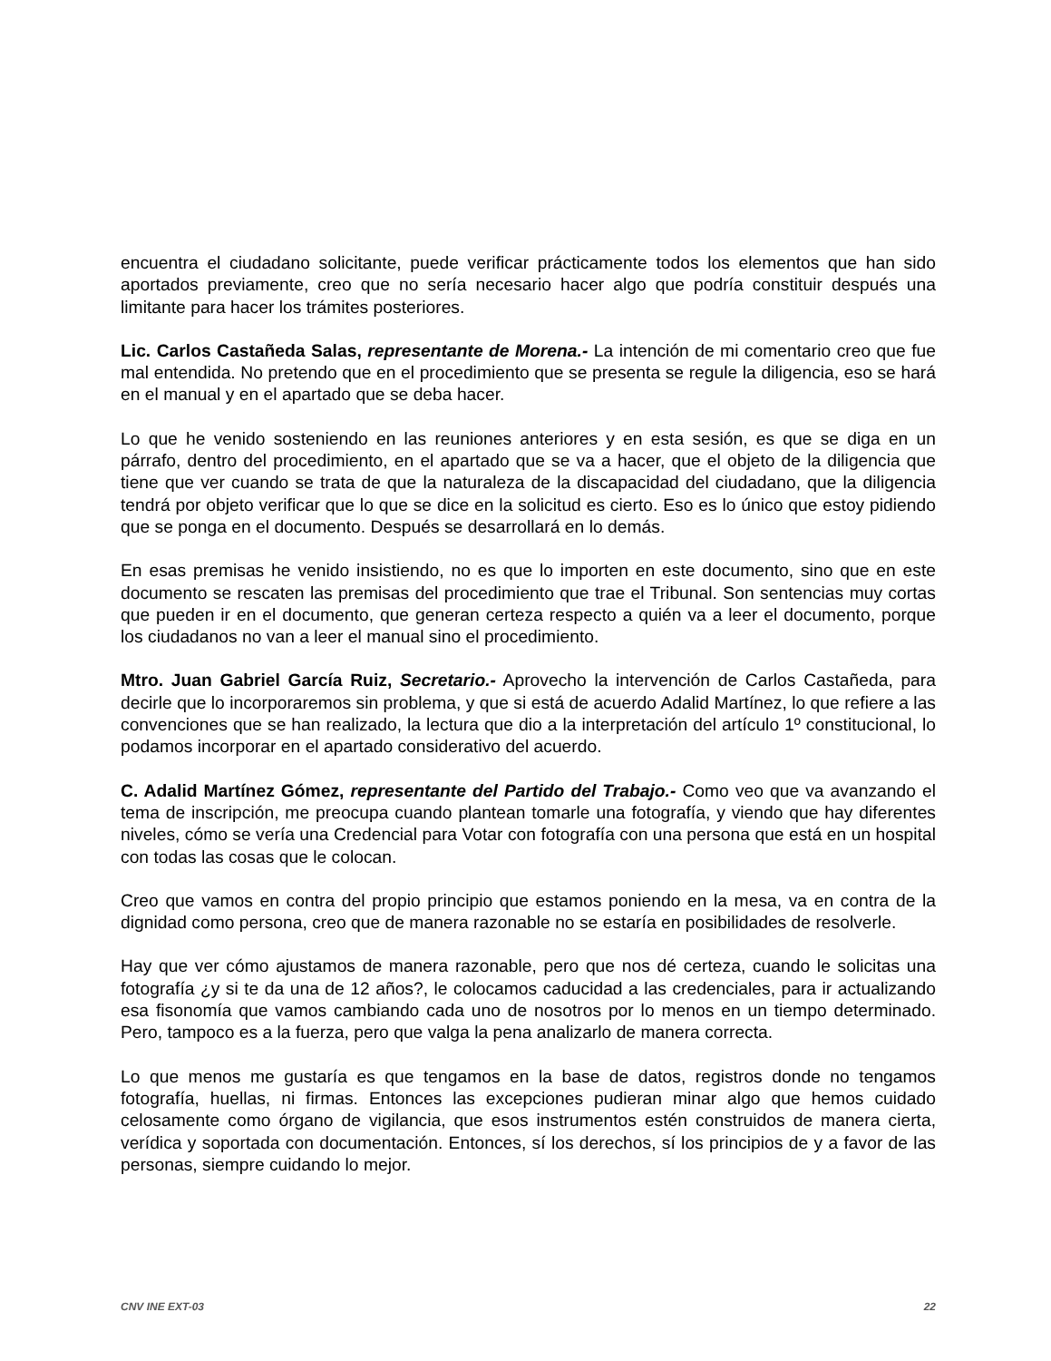encuentra el ciudadano solicitante, puede verificar prácticamente todos los elementos que han sido aportados previamente, creo que no sería necesario hacer algo que podría constituir después una limitante para hacer los trámites posteriores.
Lic. Carlos Castañeda Salas, representante de Morena.- La intención de mi comentario creo que fue mal entendida. No pretendo que en el procedimiento que se presenta se regule la diligencia, eso se hará en el manual y en el apartado que se deba hacer.
Lo que he venido sosteniendo en las reuniones anteriores y en esta sesión, es que se diga en un párrafo, dentro del procedimiento, en el apartado que se va a hacer, que el objeto de la diligencia que tiene que ver cuando se trata de que la naturaleza de la discapacidad del ciudadano, que la diligencia tendrá por objeto verificar que lo que se dice en la solicitud es cierto. Eso es lo único que estoy pidiendo que se ponga en el documento. Después se desarrollará en lo demás.
En esas premisas he venido insistiendo, no es que lo importen en este documento, sino que en este documento se rescaten las premisas del procedimiento que trae el Tribunal. Son sentencias muy cortas que pueden ir en el documento, que generan certeza respecto a quién va a leer el documento, porque los ciudadanos no van a leer el manual sino el procedimiento.
Mtro. Juan Gabriel García Ruiz, Secretario.- Aprovecho la intervención de Carlos Castañeda, para decirle que lo incorporaremos sin problema, y que si está de acuerdo Adalid Martínez, lo que refiere a las convenciones que se han realizado, la lectura que dio a la interpretación del artículo 1º constitucional, lo podamos incorporar en el apartado considerativo del acuerdo.
C. Adalid Martínez Gómez, representante del Partido del Trabajo.- Como veo que va avanzando el tema de inscripción, me preocupa cuando plantean tomarle una fotografía, y viendo que hay diferentes niveles, cómo se vería una Credencial para Votar con fotografía con una persona que está en un hospital con todas las cosas que le colocan.
Creo que vamos en contra del propio principio que estamos poniendo en la mesa, va en contra de la dignidad como persona, creo que de manera razonable no se estaría en posibilidades de resolverle.
Hay que ver cómo ajustamos de manera razonable, pero que nos dé certeza, cuando le solicitas una fotografía ¿y si te da una de 12 años?, le colocamos caducidad a las credenciales, para ir actualizando esa fisonomía que vamos cambiando cada uno de nosotros por lo menos en un tiempo determinado. Pero, tampoco es a la fuerza, pero que valga la pena analizarlo de manera correcta.
Lo que menos me gustaría es que tengamos en la base de datos, registros donde no tengamos fotografía, huellas, ni firmas. Entonces las excepciones pudieran minar algo que hemos cuidado celosamente como órgano de vigilancia, que esos instrumentos estén construidos de manera cierta, verídica y soportada con documentación. Entonces, sí los derechos, sí los principios de y a favor de las personas, siempre cuidando lo mejor.
CNV INE EXT-03 22